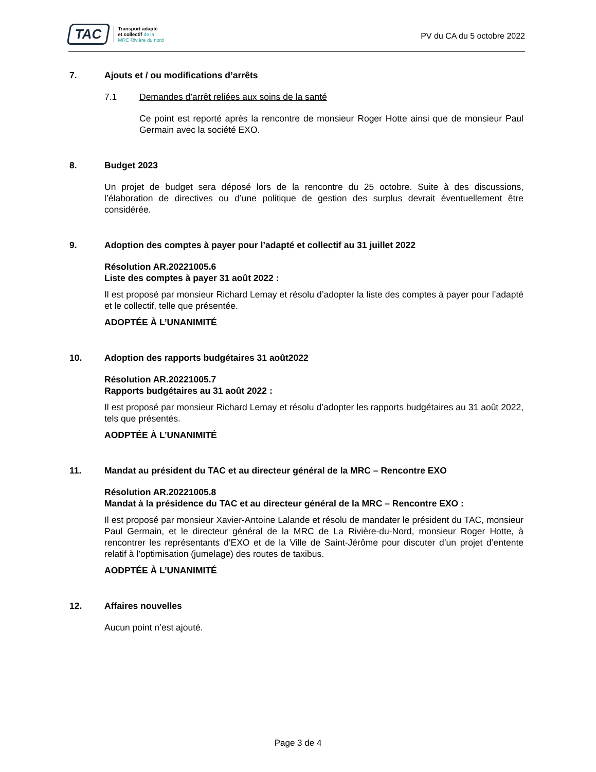TAC
Transport adapté
et collectif de la
MRC Rivière du nord
PV du CA du 5 octobre 2022
7. Ajouts et / ou modifications d’arrêts
7.1 Demandes d’arrêt reliées aux soins de la santé
Ce point est reporté après la rencontre de monsieur Roger Hotte ainsi que de monsieur Paul Germain avec la société EXO.
8. Budget 2023
Un projet de budget sera déposé lors de la rencontre du 25 octobre. Suite à des discussions, l’élaboration de directives ou d’une politique de gestion des surplus devrait éventuellement être considérée.
9. Adoption des comptes à payer pour l’adapté et collectif au 31 juillet 2022
Résolution AR.20221005.6
Liste des comptes à payer 31 août 2022 :
Il est proposé par monsieur Richard Lemay et résolu d’adopter la liste des comptes à payer pour l’adapté et le collectif, telle que présentée.
ADOPTÉE À L’UNANIMITÉ
10. Adoption des rapports budgétaires 31 août2022
Résolution AR.20221005.7
Rapports budgétaires au 31 août 2022 :
Il est proposé par monsieur Richard Lemay et résolu d’adopter les rapports budgétaires au 31 août 2022, tels que présentés.
AODPTÉE À L’UNANIMITÉ
11. Mandat au président du TAC et au directeur général de la MRC – Rencontre EXO
Résolution AR.20221005.8
Mandat à la présidence du TAC et au directeur général de la MRC – Rencontre EXO :
Il est proposé par monsieur Xavier-Antoine Lalande et résolu de mandater le président du TAC, monsieur Paul Germain, et le directeur général de la MRC de La Rivière-du-Nord, monsieur Roger Hotte, à rencontrer les représentants d’EXO et de la Ville de Saint-Jérôme pour discuter d’un projet d’entente relatif à l’optimisation (jumelage) des routes de taxibus.
AODPTÉE À L’UNANIMITÉ
12. Affaires nouvelles
Aucun point n’est ajouté.
Page 3 de 4